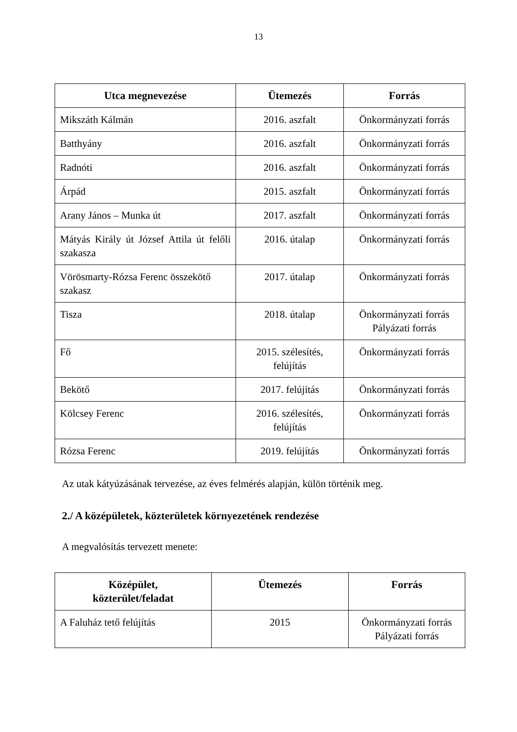13
| Utca megnevezése | Ütemezés | Forrás |
| --- | --- | --- |
| Mikszáth Kálmán | 2016. aszfalt | Önkormányzati forrás |
| Batthyány | 2016. aszfalt | Önkormányzati forrás |
| Radnóti | 2016. aszfalt | Önkormányzati forrás |
| Árpád | 2015. aszfalt | Önkormányzati forrás |
| Arany János – Munka út | 2017. aszfalt | Önkormányzati forrás |
| Mátyás Király út József Attila út felőli szakasza | 2016. útalap | Önkormányzati forrás |
| Vörösmarty-Rózsa Ferenc összekötő szakasz | 2017. útalap | Önkormányzati forrás |
| Tisza | 2018. útalap | Önkormányzati forrás Pályázati forrás |
| Fő | 2015. szélesítés, felújítás | Önkormányzati forrás |
| Bekötő | 2017. felújítás | Önkormányzati forrás |
| Kölcsey Ferenc | 2016. szélesítés, felújítás | Önkormányzati forrás |
| Rózsa Ferenc | 2019. felújítás | Önkormányzati forrás |
Az utak kátyúzásának tervezése, az éves felmérés alapján, külön történik meg.
2./ A középületek, közterületek környezetének rendezése
A megvalósítás tervezett menete:
| Középület, közterület/feladat | Ütemezés | Forrás |
| --- | --- | --- |
| A Faluház tető felújítás | 2015 | Önkormányzati forrás Pályázati forrás |